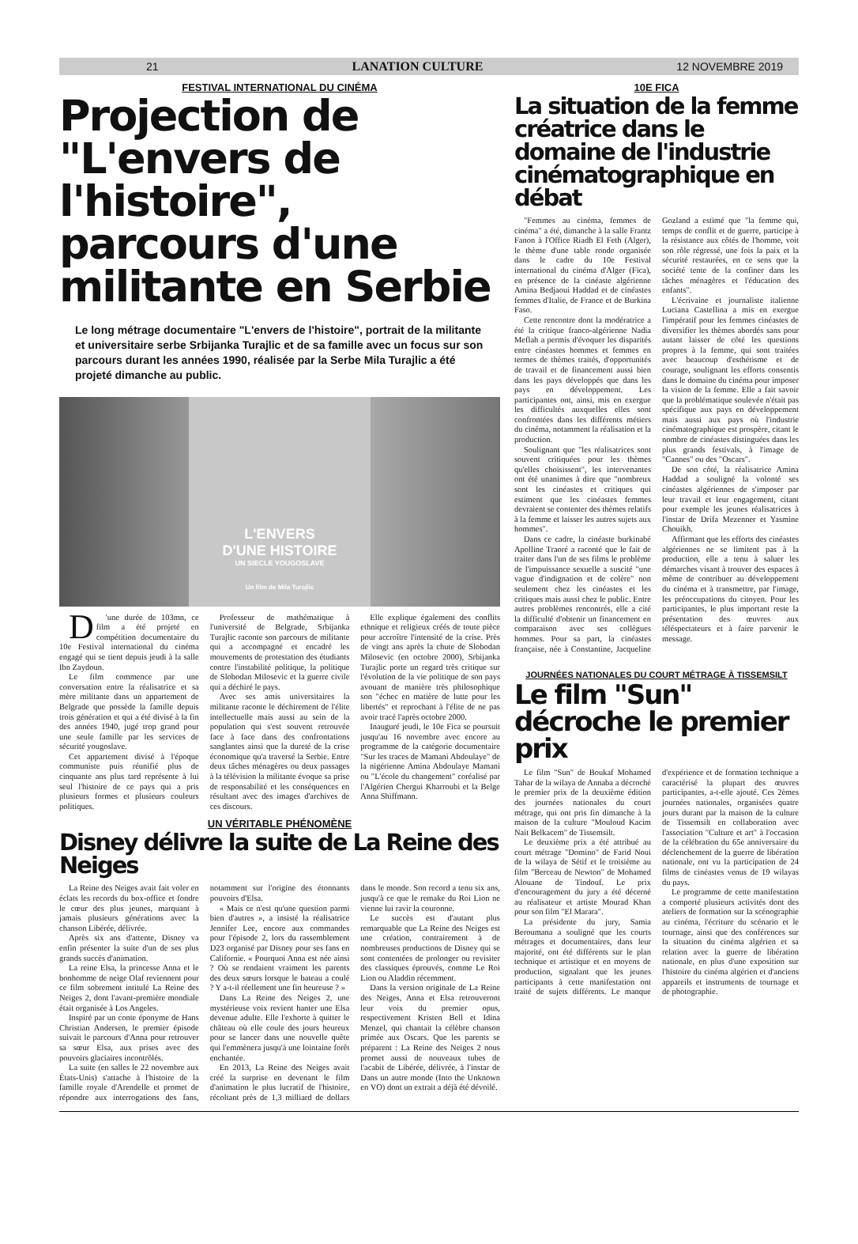21 LANATION CULTURE 12 NOVEMBRE 2019
FESTIVAL INTERNATIONAL DU CINÉMA
Projection de "L'envers de l'histoire", parcours d'une militante en Serbie
Le long métrage documentaire "L'envers de l'histoire", portrait de la militante et universitaire serbe Srbijanka Turajlic et de sa famille avec un focus sur son parcours durant les années 1990, réalisée par la Serbe Mila Turajlic a été projeté dimanche au public.
L'ENVERS
D'UNE HISTOIRE
UN SIECLE YOUGOSLAVE
Un film de Mila Turajlic
D 'une durée de 103mn, ce film a été projeté en compétition documentaire du 10e Festival international du cinéma engagé qui se tient depuis jeudi à la salle Ibn Zaydoun.
Le film commence par une conversation entre la réalisatrice et sa mère militante dans un appartement de Belgrade que possède la famille depuis trois génération et qui a été divisé à la fin des années 1940, jugé trop grand pour une seule famille par les services de sécurité yougoslave.
Cet appartement divisé à l'époque communiste puis réunifié plus de cinquante ans plus tard représente à lui seul l'histoire de ce pays qui a pris plusieurs formes et plusieurs couleurs politiques.
Professeur de mathématique à l'université de Belgrade, Srbijanka Turajlic raconte son parcours de militante qui a accompagné et encadré les mouvements de protestation des étudiants contre l'instabilité politique, la politique de Slobodan Milosevic et la guerre civile qui a déchiré le pays.
Avec ses amis universitaires la militante raconte le déchirement de l'élite intellectuelle mais aussi au sein de la population qui s'est souvent retrouvée face à face dans des confrontations sanglantes ainsi que la dureté de la crise économique qu'a traversé la Serbie. Entre deux tâches ménagères ou deux passages à la télévision la militante évoque sa prise de responsabilité et les conséquences en résultant avec des images d'archives de ces discours.
Elle explique également des conflits ethnique et religieux créés de toute pièce pour accroître l'intensité de la crise. Près de vingt ans après la chute de Slobodan Milosevic (en octobre 2000), Srbijanka Turajlic porte un regard très critique sur l'évolution de la vie politique de son pays avouant de manière très philosophique son "échec en matière de lutte pour les libertés" et reprochant à l'élite de ne pas avoir tracé l'après octobre 2000.
Inauguré jeudi, le 10e Fica se poursuit jusqu'au 16 novembre avec encore au programme de la catégorie documentaire "Sur les traces de Mamani Abdoulaye" de la nigérienne Amina Abdoulaye Mamani ou "L'école du changement" coréalisé par l'Algérien Chergui Kharroubi et la Belge Anna Shiffmann.
UN VÉRITABLE PHÉNOMÈNE
Disney délivre la suite de La Reine des Neiges
La Reine des Neiges avait fait voler en éclats les records du box-office et fondre le cœur des plus jeunes, marquant à jamais plusieurs générations avec la chanson Libérée, délivrée.
Après six ans d'attente, Disney va enfin présenter la suite d'un de ses plus grands succès d'animation.
La reine Elsa, la princesse Anna et le bonhomme de neige Olaf reviennent pour ce film sobrement intitulé La Reine des Neiges 2, dont l'avant-première mondiale était organisée à Los Angeles.
Inspiré par un conte éponyme de Hans Christian Andersen, le premier épisode suivait le parcours d'Anna pour retrouver sa sœur Elsa, aux prises avec des pouvoirs glaciaires incontrôlés.
La suite (en salles le 22 novembre aux États-Unis) s'attache à l'histoire de la famille royale d'Arendelle et promet de répondre aux interrogations des fans, notamment sur l'origine des étonnants pouvoirs d'Elsa.
« Mais ce n'est qu'une question parmi bien d'autres », a insisté la réalisatrice Jennifer Lee, encore aux commandes pour l'épisode 2, lors du rassemblement D23 organisé par Disney pour ses fans en Californie. « Pourquoi Anna est née ainsi ? Où se rendaient vraiment les parents des deux sœurs lorsque le bateau a coulé ? Y a-t-il réellement une fin heureuse ? »
Dans La Reine des Neiges 2, une mystérieuse voix revient hanter une Elsa devenue adulte. Elle l'exhorte à quitter le château où elle coule des jours heureux pour se lancer dans une nouvelle quête qui l'emmènera jusqu'à une lointaine forêt enchantée.
En 2013, La Reine des Neiges avait créé la surprise en devenant le film d'animation le plus lucratif de l'histoire, récoltant près de 1,3 milliard de dollars dans le monde. Son record a tenu six ans, jusqu'à ce que le remake du Roi Lion ne vienne lui ravir la couronne.
Le succès est d'autant plus remarquable que La Reine des Neiges est une création, contrairement à de nombreuses productions de Disney qui se sont contentées de prolonger ou revisiter des classiques éprouvés, comme Le Roi Lion ou Aladdin récemment.
Dans la version originale de La Reine des Neiges, Anna et Elsa retrouveront leur voix du premier opus, respectivement Kristen Bell et Idina Menzel, qui chantait la célèbre chanson primée aux Oscars. Que les parents se préparent : La Reine des Neiges 2 nous promet aussi de nouveaux tubes de l'acabit de Libérée, délivrée, à l'instar de Dans un autre monde (Into the Unknown en VO) dont un extrait a déjà été dévoilé.
10E FICA
La situation de la femme créatrice dans le domaine de l'industrie cinématographique en débat
"Femmes au cinéma, femmes de cinéma" a été, dimanche à la salle Frantz Fanon à l'Office Riadh El Feth (Alger), le thème d'une table ronde organisée dans le cadre du 10e Festival international du cinéma d'Alger (Fica), en présence de la cinéaste algérienne Amina Bedjaoui Haddad et de cinéastes femmes d'Italie, de France et de Burkina Faso.
Cette rencontre dont la modératrice a été la critique franco-algérienne Nadia Meflah a permis d'évoquer les disparités entre cinéastes hommes et femmes en termes de thèmes traités, d'opportunités de travail et de financement aussi bien dans les pays développés que dans les pays en développement. Les participantes ont, ainsi, mis en exergue les difficultés auxquelles elles sont confrontées dans les différents métiers du cinéma, notamment la réalisation et la production.
Soulignant que "les réalisatrices sont souvent critiquées pour les thèmes qu'elles choisissent", les intervenantes ont été unanimes à dire que "nombreux sont les cinéastes et critiques qui estiment que les cinéastes femmes devraient se contenter des thèmes relatifs à la femme et laisser les autres sujets aux hommes".
Dans ce cadre, la cinéaste burkinabé Apolline Traoré a raconté que le fait de traiter dans l'un de ses films le problème de l'impuissance sexuelle a suscité "une vague d'indignation et de colère" non seulement chez les cinéastes et les critiques mais aussi chez le public. Entre autres problèmes rencontrés, elle a cité la difficulté d'obtenir un financement en comparaison avec ses collègues hommes. Pour sa part, la cinéastes française, née à Constantine, Jacqueline Gozland a estimé que "la femme qui, temps de conflit et de guerre, participe à la résistance aux côtés de l'homme, voit son rôle régressé, une fois la paix et la sécurité restaurées, en ce sens que la société tente de la confiner dans les tâches ménagères et l'éducation des enfants".
L'écrivaine et journaliste italienne Luciana Castellina a mis en exergue l'impératif pour les femmes cinéastes de diversifier les thèmes abordés sans pour autant laisser de côté les questions propres à la femme, qui sont traitées avec beaucoup d'esthétisme et de courage, soulignant les efforts consentis dans le domaine du cinéma pour imposer la vision de la femme. Elle a fait savoir que la problématique soulevée n'était pas spécifique aux pays en développement mais aussi aux pays où l'industrie cinématographique est prospère, citant le nombre de cinéastes distinguées dans les plus grands festivals, à l'image de "Cannes" ou des "Oscars".
De son côté, la réalisatrice Amina Haddad a souligné la volonté ses cinéastes algériennes de s'imposer par leur travail et leur engagement, citant pour exemple les jeunes réalisatrices à l'instar de Drifa Mezenner et Yasmine Chouikh.
Affirmant que les efforts des cinéastes algériennes ne se limitent pas à la production, elle a tenu à saluer les démarches visant à trouver des espaces à même de contribuer au développement du cinéma et à transmettre, par l'image, les préoccupations du citoyen. Pour les participantes, le plus important reste la présentation des œuvres aux téléspectateurs et à faire parvenir le message.
JOURNÉES NATIONALES DU COURT MÉTRAGE À TISSEMSILT
Le film "Sun" décroche le premier prix
Le film "Sun" de Boukaf Mohamed Tahar de la wilaya de Annaba a décroché le premier prix de la deuxième édition des journées nationales du court métrage, qui ont pris fin dimanche à la maison de la culture "Mouloud Kacim Nait Belkacem" de Tissemsilt.
Le deuxième prix a été attribué au court métrage "Domino" de Farid Noui de la wilaya de Sétif et le troisième au film "Berceau de Newton" de Mohamed Alouane de Tindouf. Le prix d'encouragement du jury a été décerné au réalisateur et artiste Mourad Khan pour son film "El Marara".
La présidente du jury, Samia Beroumana a souligné que les courts métrages et documentaires, dans leur majorité, ont été différents sur le plan technique et artistique et en moyens de production, signalant que les jeunes participants à cette manifestation ont traité de sujets différents. Le manque d'expérience et de formation technique a caractérisé la plupart des œuvres participantes, a-t-elle ajouté. Ces 2èmes journées nationales, organisées quatre jours durant par la maison de la culture de Tissemsilt en collaboration avec l'association "Culture et art" à l'occasion de la célébration du 65e anniversaire du déclenchement de la guerre de libération nationale, ont vu la participation de 24 films de cinéastes venus de 19 wilayas du pays.
Le programme de cette manifestation a comporté plusieurs activités dont des ateliers de formation sur la scénographie au cinéma, l'écriture du scénario et le tournage, ainsi que des conférences sur la situation du cinéma algérien et sa relation avec la guerre de libération nationale, en plus d'une exposition sur l'histoire du cinéma algérien et d'anciens appareils et instruments de tournage et de photographie.